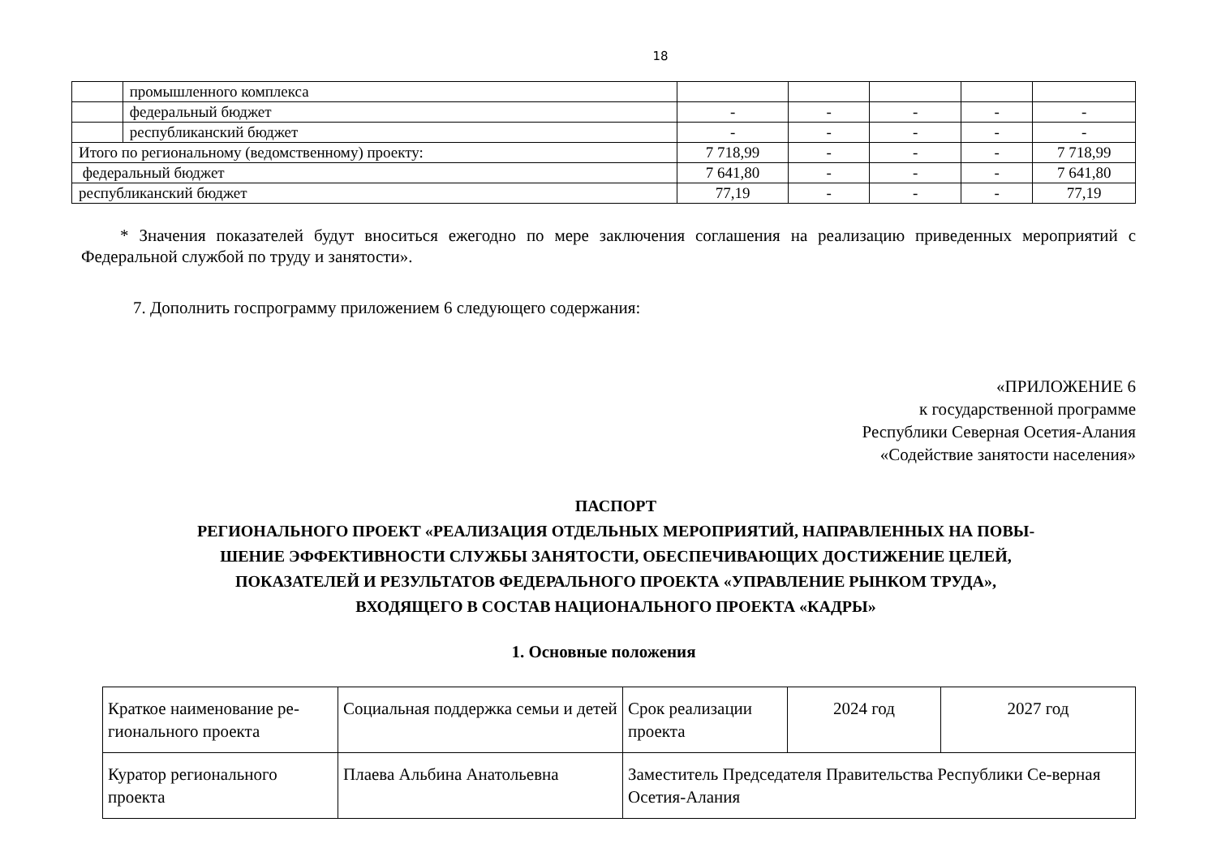18
| | промышленного комплекса | | | | | |
| | федеральный бюджет | - | - | - | - | - |
| | республиканский бюджет | - | - | - | - | - |
| Итого по региональному (ведомственному) проекту: | | 7 718,99 | - | - | - | 7 718,99 |
| федеральный бюджет | | 7 641,80 | - | - | - | 7 641,80 |
| республиканский бюджет | | 77,19 | - | - | - | 77,19 |
* Значения показателей будут вноситься ежегодно по мере заключения соглашения на реализацию приведенных мероприятий с Федеральной службой по труду и занятости».
7. Дополнить госпрограмму приложением 6 следующего содержания:
«ПРИЛОЖЕНИЕ 6
к государственной программе
Республики Северная Осетия-Алания
«Содействие занятости населения»
ПАСПОРТ
РЕГИОНАЛЬНОГО ПРОЕКТ «РЕАЛИЗАЦИЯ ОТДЕЛЬНЫХ МЕРОПРИЯТИЙ, НАПРАВЛЕННЫХ НА ПОВЫ-
ШЕНИЕ ЭФФЕКТИВНОСТИ СЛУЖБЫ ЗАНЯТОСТИ, ОБЕСПЕЧИВАЮЩИХ ДОСТИЖЕНИЕ ЦЕЛЕЙ,
ПОКАЗАТЕЛЕЙ И РЕЗУЛЬТАТОВ ФЕДЕРАЛЬНОГО ПРОЕКТА «УПРАВЛЕНИЕ РЫНКОМ ТРУДА»,
ВХОДЯЩЕГО В СОСТАВ НАЦИОНАЛЬНОГО ПРОЕКТА «КАДРЫ»
1. Основные положения
| Краткое наименование ре-гионального проекта | Социальная поддержка семьи и детей | Срок реализации проекта | 2024 год | 2027 год |
| Куратор регионального проекта | Плаева Альбина Анатольевна | Заместитель Председателя Правительства Республики Се-верная Осетия-Алания | | |